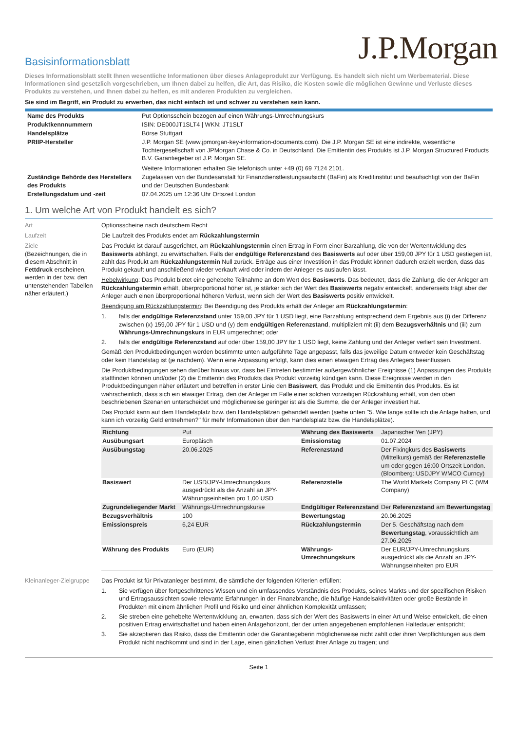J.P.Morgan
Basisinformationsblatt
Dieses Informationsblatt stellt Ihnen wesentliche Informationen über dieses Anlageprodukt zur Verfügung. Es handelt sich nicht um Werbematerial. Diese Informationen sind gesetzlich vorgeschrieben, um Ihnen dabei zu helfen, die Art, das Risiko, die Kosten sowie die möglichen Gewinne und Verluste dieses Produkts zu verstehen, und Ihnen dabei zu helfen, es mit anderen Produkten zu vergleichen.
Sie sind im Begriff, ein Produkt zu erwerben, das nicht einfach ist und schwer zu verstehen sein kann.
| Name des Produkts | Put Optionsschein bezogen auf einen Währungs-Umrechnungskurs |
| Produktkennnummern | ISIN: DE000JT1SLT4 / WKN: JT1SLT |
| Handelsplätze | Börse Stuttgart |
| PRIIP-Hersteller | J.P. Morgan SE (www.jpmorgan-key-information-documents.com). Die J.P. Morgan SE ist eine indirekte, wesentliche Tochtergesellschaft von JPMorgan Chase & Co. in Deutschland. Die Emittentin des Produkts ist J.P. Morgan Structured Products B.V. Garantiegeber ist J.P. Morgan SE. Weitere Informationen erhalten Sie telefonisch unter +49 (0) 69 7124 2101. |
| Zuständige Behörde des Herstellers des Produkts | Zugelassen von der Bundesanstalt für Finanzdienstleistungsaufsicht (BaFin) als Kreditinstitut und beaufsichtigt von der BaFin und der Deutschen Bundesbank |
| Erstellungsdatum und -zeit | 07.04.2025 um 12:36 Uhr Ortszeit London |
1. Um welche Art von Produkt handelt es sich?
Art Optionsscheine nach deutschem Recht
Laufzeit Die Laufzeit des Produkts endet am Rückzahlungstermin
Ziele
(Bezeichnungen, die in diesem Abschnitt in Fettdruck erscheinen, werden in der bzw. den untenstehenden Tabellen näher erläutert.)
Das Produkt ist darauf ausgerichtet, am Rückzahlungstermin einen Ertrag in Form einer Barzahlung, die von der Wertentwicklung des Basiswerts abhängt, zu erwirtschaften. Falls der endgültige Referenzstand des Basiswerts auf oder über 159,00 JPY für 1 USD gestiegen ist, zahlt das Produkt am Rückzahlungstermin Null zurück. Erträge aus einer Investition in das Produkt können dadurch erzielt werden, dass das Produkt gekauft und anschließend wieder verkauft wird oder indem der Anleger es auslaufen lässt.
Hebelwirkung: Das Produkt bietet eine gehebelte Teilnahme an dem Wert des Basiswerts. Das bedeutet, dass die Zahlung, die der Anleger am Rückzahlungstermin erhält, überproportional höher ist, je stärker sich der Wert des Basiswerts negativ entwickelt, andererseits trägt aber der Anleger auch einen überproportional höheren Verlust, wenn sich der Wert des Basiswerts positiv entwickelt.
Beendigung am Rückzahlungstermin: Bei Beendigung des Produkts erhält der Anleger am Rückzahlungstermin:
1. falls der endgültige Referenzstand unter 159,00 JPY für 1 USD liegt, eine Barzahlung entsprechend dem Ergebnis aus (i) der Differenz zwischen (x) 159,00 JPY für 1 USD und (y) dem endgültigen Referenzstand, multipliziert mit (ii) dem Bezugsverhältnis und (iii) zum Währungs-Umrechnungskurs in EUR umgerechnet; oder
2. falls der endgültige Referenzstand auf oder über 159,00 JPY für 1 USD liegt, keine Zahlung und der Anleger verliert sein Investment.
Gemäß den Produktbedingungen werden bestimmte unten aufgeführte Tage angepasst, falls das jeweilige Datum entweder kein Geschäftstag oder kein Handelstag ist (je nachdem). Wenn eine Anpassung erfolgt, kann dies einen etwaigen Ertrag des Anlegers beeinflussen.
Die Produktbedingungen sehen darüber hinaus vor, dass bei Eintreten bestimmter außergewöhnlicher Ereignisse (1) Anpassungen des Produkts stattfinden können und/oder (2) die Emittentin des Produkts das Produkt vorzeitig kündigen kann. Diese Ereignisse werden in den Produktbedingungen näher erläutert und betreffen in erster Linie den Basiswert, das Produkt und die Emittentin des Produkts. Es ist wahrscheinlich, dass sich ein etwaiger Ertrag, den der Anleger im Falle einer solchen vorzeitigen Rückzahlung erhält, von den oben beschriebenen Szenarien unterscheidet und möglicherweise geringer ist als die Summe, die der Anleger investiert hat.
Das Produkt kann auf dem Handelsplatz bzw. den Handelsplätzen gehandelt werden (siehe unten "5. Wie lange sollte ich die Anlage halten, und kann ich vorzeitig Geld entnehmen?" für mehr Informationen über den Handelsplatz bzw. die Handelsplätze).
| Richtung | Put | Währung des Basiswerts | Japanischer Yen (JPY) |
| Ausübungsart | Europäisch | Emissionstag | 01.07.2024 |
| Ausübungstag | 20.06.2025 | Referenzstand | Der Fixingkurs des Basiswerts (Mittelkurs) gemäß der Referenzstelle um oder gegen 16:00 Ortszeit London. (Bloomberg: USDJPY WMCO Curncy) |
| Basiswert | Der USD/JPY-Umrechnungskurs ausgedrückt als die Anzahl an JPY-Währungseinheiten pro 1,00 USD | Referenzstelle | The World Markets Company PLC (WM Company) |
| Zugrundeliegender Markt | Währungs-Umrechnungskurse | Endgültiger Referenzstand | Der Referenzstand am Bewertungstag |
| Bezugsverhältnis | 100 | Bewertungstag | 20.06.2025 |
| Emissionspreis | 6,24 EUR | Rückzahlungstermin | Der 5. Geschäftstag nach dem Bewertungstag , voraussichtlich am 27.06.2025 |
| Währung des Produkts | Euro (EUR) | Währungs-Umrechnungskurs | Der EUR/JPY-Umrechnungskurs, ausgedrückt als die Anzahl an JPY-Währungseinheiten pro EUR |
Kleinanleger-Zielgruppe
Das Produkt ist für Privatanleger bestimmt, die sämtliche der folgenden Kriterien erfüllen:
1. Sie verfügen über fortgeschrittenes Wissen und ein umfassendes Verständnis des Produkts, seines Markts und der spezifischen Risiken und Ertragsaussichten sowie relevante Erfahrungen in der Finanzbranche, die häufige Handelsaktivitäten oder große Bestände in Produkten mit einem ähnlichen Profil und Risiko und einer ähnlichen Komplexität umfassen;
2. Sie streben eine gehebelte Wertentwicklung an, erwarten, dass sich der Wert des Basiswerts in einer Art und Weise entwickelt, die einen positiven Ertrag erwirtschaftet und haben einen Anlagehorizont, der der unten angegebenen empfohlenen Haltedauer entspricht;
3. Sie akzeptieren das Risiko, dass die Emittentin oder die Garantiegeberin möglicherweise nicht zahlt oder ihren Verpflichtungen aus dem Produkt nicht nachkommt und sind in der Lage, einen gänzlichen Verlust ihrer Anlage zu tragen; und
Seite 1